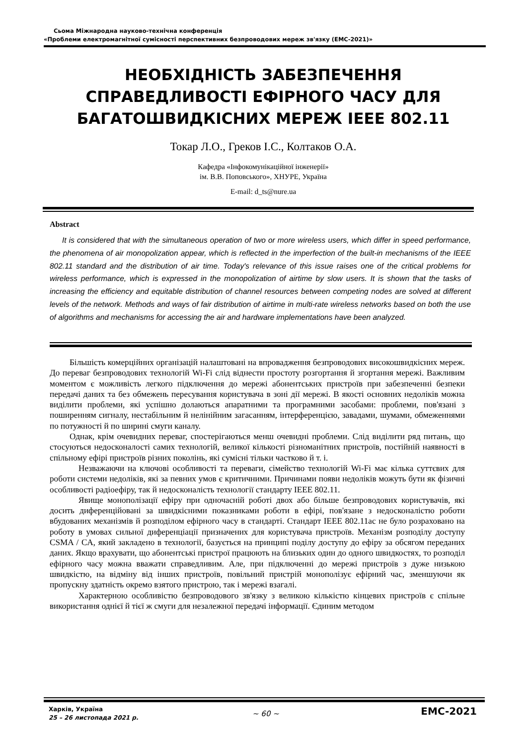Сьома Міжнародна науково-технічна конференція
«Проблеми електромагнітної сумісності перспективних безпроводових мереж зв'язку (ЕМС-2021)»
НЕОБХІДНІСТЬ ЗАБЕЗПЕЧЕННЯ СПРАВЕДЛИВОСТІ ЕФІРНОГО ЧАСУ ДЛЯ БАГАТОШВИДКІСНИХ МЕРЕЖ IEEE 802.11
Токар Л.О., Греков І.С., Колтаков О.А.
Кафедра «Інфокомунікаційної інженерії»
ім. В.В. Поповського», ХНУРЕ, Україна
E-mail: d_ts@nure.ua
Abstract
It is considered that with the simultaneous operation of two or more wireless users, which differ in speed performance, the phenomena of air monopolization appear, which is reflected in the imperfection of the built-in mechanisms of the IEEE 802.11 standard and the distribution of air time. Today's relevance of this issue raises one of the critical problems for wireless performance, which is expressed in the monopolization of airtime by slow users. It is shown that the tasks of increasing the efficiency and equitable distribution of channel resources between competing nodes are solved at different levels of the network. Methods and ways of fair distribution of airtime in multi-rate wireless networks based on both the use of algorithms and mechanisms for accessing the air and hardware implementations have been analyzed.
Більшість комерційних організацій налаштовані на впровадження безпроводових високошвидкісних мереж. До переваг безпроводових технологій Wi-Fi слід віднести простоту розгортання й згортання мережі. Важливим моментом є можливість легкого підключення до мережі абонентських пристроїв при забезпеченні безпеки передачі даних та без обмежень пересування користувача в зоні дії мережі. В якості основних недоліків можна виділити проблеми, які успішно долаються апаратними та програмними засобами: проблеми, пов'язані з поширенням сигналу, нестабільним й нелінійним загасанням, інтерференцією, завадами, шумами, обмеженнями по потужності й по ширині смуги каналу.
Однак, крім очевидних переваг, спостерігаються менш очевидні проблеми. Слід виділити ряд питань, що стосуються недосконалості самих технологій, великої кількості різноманітних пристроїв, постійній наявності в спільному ефірі пристроїв різних поколінь, які сумісні тільки частково й т. і.
Незважаючи на ключові особливості та переваги, сімейство технологій Wi-Fi має кілька суттєвих для роботи системи недоліків, які за певних умов є критичними. Причинами появи недоліків можуть бути як фізичні особливості радіоефіру, так й недосконалість технології стандарту IEEE 802.11.
Явище монополізації ефіру при одночасній роботі двох або більше безпроводових користувачів, які досить диференційовані за швидкісними показниками роботи в ефірі, пов'язане з недосконалістю роботи вбудованих механізмів й розподілом ефірного часу в стандарті. Стандарт IEEE 802.11ac не було розраховано на роботу в умовах сильної диференціації призначених для користувача пристроїв. Механізм розподілу доступу CSMA / CA, який закладено в технології, базується на принципі поділу доступу до ефіру за обсягом переданих даних. Якщо врахувати, що абонентські пристрої працюють на близьких один до одного швидкостях, то розподіл ефірного часу можна вважати справедливим. Але, при підключенні до мережі пристроїв з дуже низькою швидкістю, на відміну від інших пристроїв, повільний пристрій монополізує ефірний час, зменшуючи як пропускну здатність окремо взятого пристрою, так і мережі взагалі.
Характерною особливістю безпроводового зв'язку з великою кількістю кінцевих пристроїв є спільне використання однієї й тієї ж смуги для незалежної передачі інформації. Єдиним методом
Харків, Україна
25 – 26 листопада 2021 р.
~ 60 ~
EMC-2021